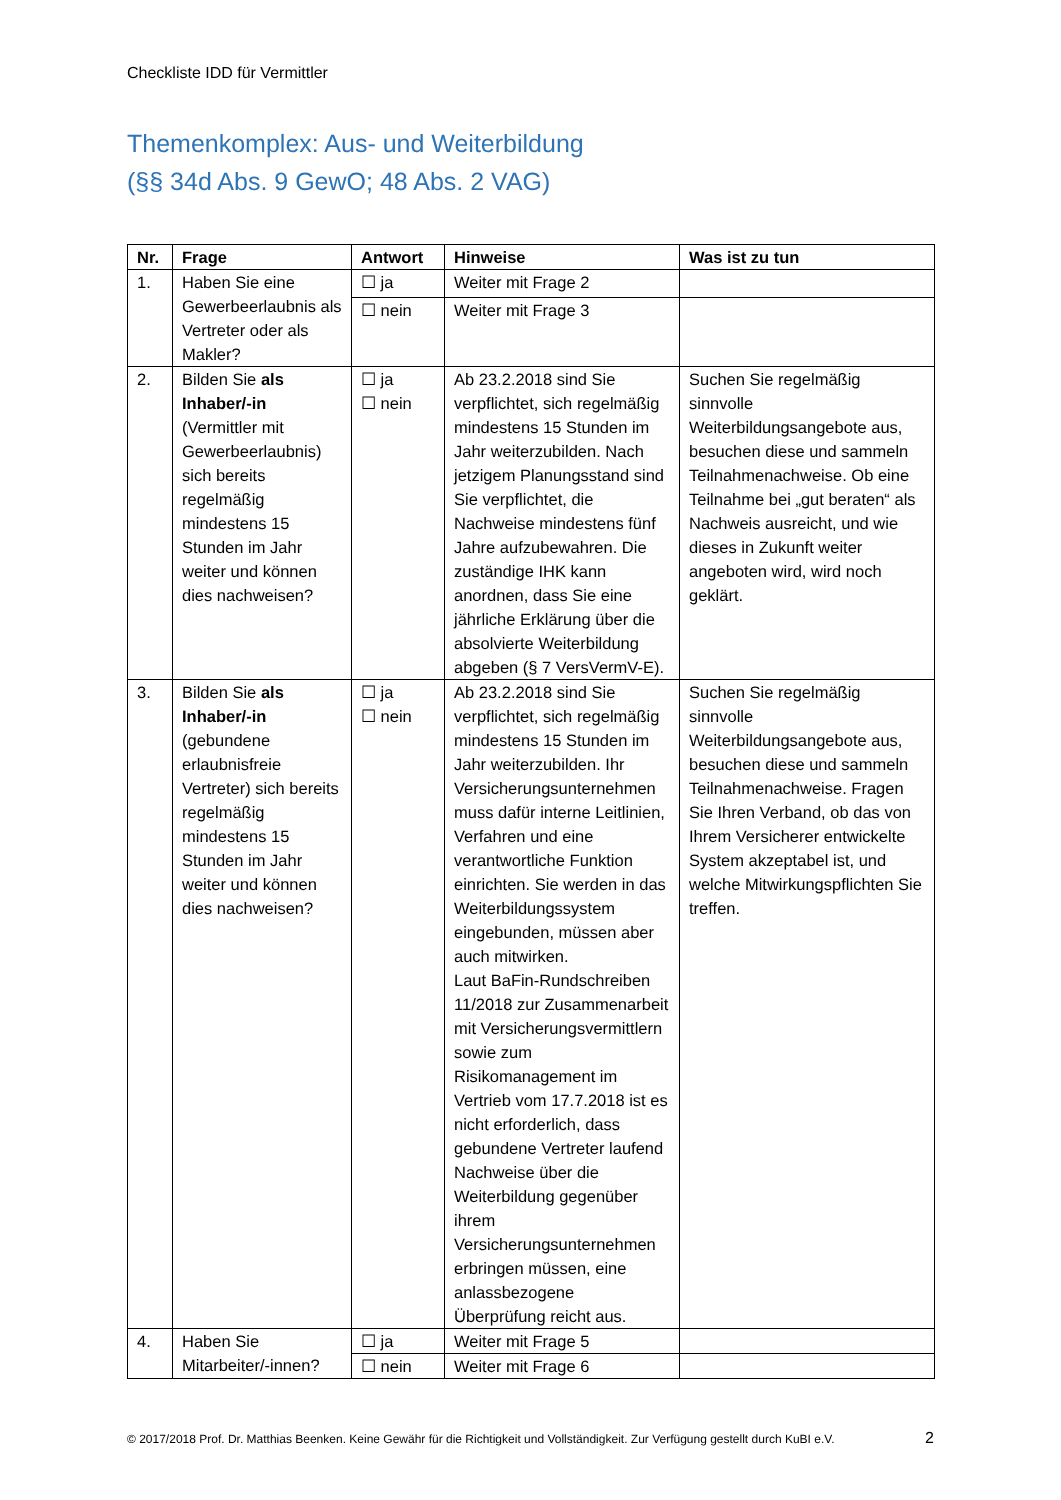Checkliste IDD für Vermittler
Themenkomplex: Aus- und Weiterbildung
(§§ 34d Abs. 9 GewO; 48 Abs. 2 VAG)
| Nr. | Frage | Antwort | Hinweise | Was ist zu tun |
| --- | --- | --- | --- | --- |
| 1. | Haben Sie eine Gewerbeerlaubnis als Vertreter oder als Makler? | ☐ ja | Weiter mit Frage 2 | |
| | | ☐ nein | Weiter mit Frage 3 | |
| 2. | Bilden Sie als Inhaber/-in (Vermittler mit Gewerbeerlaubnis) sich bereits regelmäßig mindestens 15 Stunden im Jahr weiter und können dies nachweisen? | ☐ ja ☐ nein | Ab 23.2.2018 sind Sie verpflichtet, sich regelmäßig mindestens 15 Stunden im Jahr weiterzubilden. Nach jetzigem Planungsstand sind Sie verpflichtet, die Nachweise mindestens fünf Jahre aufzubewahren. Die zuständige IHK kann anordnen, dass Sie eine jährliche Erklärung über die absolvierte Weiterbildung abgeben (§ 7 VersVermV-E). | Suchen Sie regelmäßig sinnvolle Weiterbildungsangebote aus, besuchen diese und sammeln Teilnahmenachweise. Ob eine Teilnahme bei „gut beraten“ als Nachweis ausreicht, und wie dieses in Zukunft weiter angeboten wird, wird noch geklärt. |
| 3. | Bilden Sie als Inhaber/-in (gebundene erlaubnisfreie Vertreter) sich bereits regelmäßig mindestens 15 Stunden im Jahr weiter und können dies nachweisen? | ☐ ja ☐ nein | Ab 23.2.2018 sind Sie verpflichtet, sich regelmäßig mindestens 15 Stunden im Jahr weiterzubilden. Ihr Versicherungsunternehmen muss dafür interne Leitlinien, Verfahren und eine verantwortliche Funktion einrichten. Sie werden in das Weiterbildungssystem eingebunden, müssen aber auch mitwirken. Laut BaFin-Rundschreiben 11/2018 zur Zusammenarbeit mit Versicherungsvermittlern sowie zum Risikomanagement im Vertrieb vom 17.7.2018 ist es nicht erforderlich, dass gebundene Vertreter laufend Nachweise über die Weiterbildung gegenüber ihrem Versicherungsunternehmen erbringen müssen, eine anlassbezogene Überprüfung reicht aus. | Suchen Sie regelmäßig sinnvolle Weiterbildungsangebote aus, besuchen diese und sammeln Teilnahmenachweise. Fragen Sie Ihren Verband, ob das von Ihrem Versicherer entwickelte System akzeptabel ist, und welche Mitwirkungspflichten Sie treffen. |
| 4. | Haben Sie Mitarbeiter/-innen? | ☐ ja | Weiter mit Frage 5 | |
| | | ☐ nein | Weiter mit Frage 6 | |
© 2017/2018 Prof. Dr. Matthias Beenken. Keine Gewähr für die Richtigkeit und Vollständigkeit. Zur Verfügung gestellt durch KuBI e.V. 2